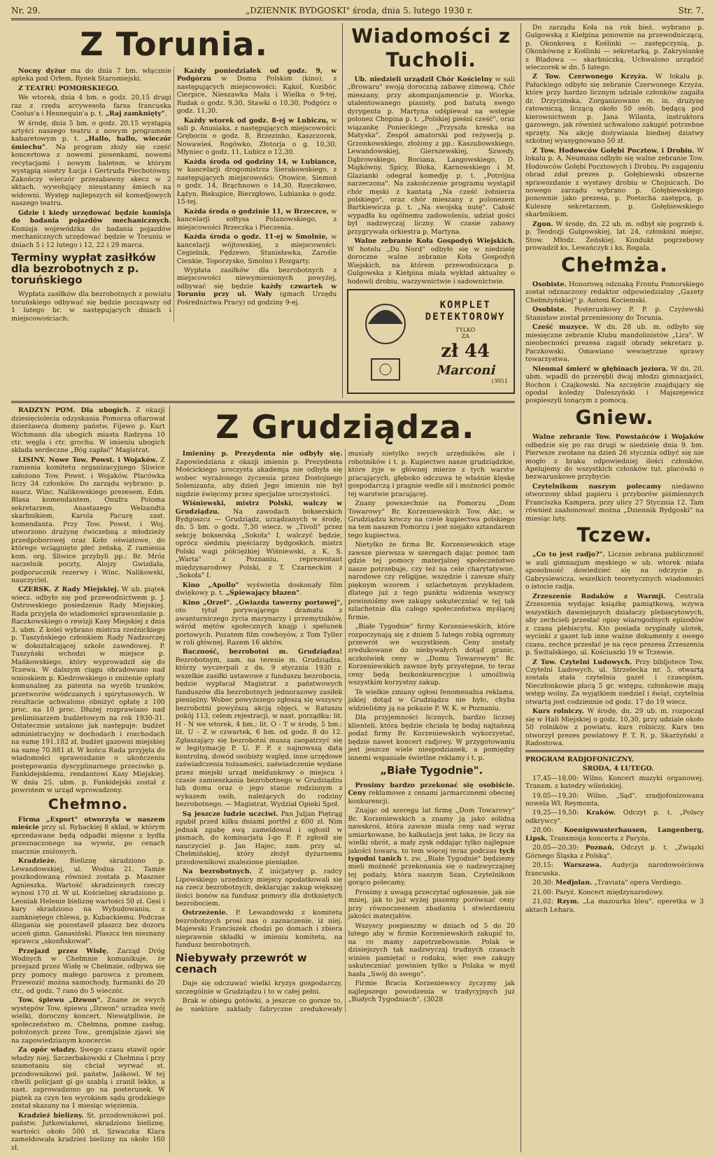Nr. 29. „DZIENNIK BYDGOSKI" środa, dnia 5. lutego 1930 r. Str. 7.
Z Torunia.
Nocny dyżur ma do dnia 7 bm. włącznie apteka pod Orłem, Rynek Staromiejski.
Z TEATRU POMORSKIEGO.
We wtorek, dnia 4 bm. o godz. 20,15 drugi raz z rzędu arcywesoła farsa francuska Coolus'a i Hennequin'a p. t. „Raj zamknięty".
W środę, dnia 5 bm. o godz. 20,15 wystąpią artyści naszego teatru z nowym programem kabaretowym p. t. „Hallo, hallo, wieczór śmiechu". Na program złoży się część koncertowa z nowemi piosenkami, nowemi recytacjami i nowym baletem, w którym wystąpią siostry Łucja i Gertruda Piechotówny. Zakończy wieczór przezabawny skecz w 2 aktach, wywołujący nieustanny śmiech na widowni. Występ najlepszych sił komedjowych naszego teatru.
Gdzie i kiedy urzędować będzie komisja do badania pojazdów mechanicznych. Komisja wojewódzka do badania pojazdów mechanicznych urzędować będzie w Toruniu w dniach 5 i 12 lutego i 12, 22 i 29 marca.
Terminy wypłat zasiłków dla bezrobotnych z p. toruńskiego
Wypłata zasiłków dla bezrobotnych z powiatu toruńskiego odbywać się będzie począwszy od 1 lutego br. w następujących dniach i miejscowościach:
Każdy poniedziałek od godz. 9, w Podgórzu w Domu Polskim (kino), z następujących miejscowości: Kąkol, Kozibór, Cierpice, Nieszawka Mała i Wielka o 9-tej, Rudak o godz. 9,30, Stawki o 10,30, Podgórz o godz. 11,30.
Każdy wtorek od godz. 8-ej w Lubiczu, w sali p. Anusiaka, z następujących miejscowości: Grębocin o godz. 8, Brzezinko, Kaszczorek, Nowawieś, Rogówko, Złotorja o g. 10,30, Młyniec o godz. 11, Lubicz o 12,30.
Każda środa od godziny 14, w Lubiance, w kancelarji drogomistrza Sierakowskiego, z następujących miejscowości: Otowice, Siemoń o godz. 14, Brąchnowo o 14,30, Rzęczkowo, Łążyn, Biskupice, Bierzgłowo, Lubianka o godz. 15-tej.
Każda środa o godzinie 11, w Brzeczce, w kancelarji sołtysa Polanowskiego, z miejscowości Brzeczka i Pieczenia.
Każda środa o godz. 11-ej w Smolnie, w kancelarji wójtowskiej, z miejscowości: Cegielnik, Pędzewo, Stanisławka, Zarośle Cienkie, Toporzysko, Smolno i Rozgarty.
Wypłata zasiłków dla bezrobotnych z miejscowości niewymienionych powyżej, odbywać się będzie każdy czwartek w Toruniu przy ul. Wały (gmach Urzędu Pośrednictwa Pracy) od godziny 9-ej.
Wiadomości z Tucholi.
Ub. niedzieli urządził Chór Kościelny w sali „Browaru" swoją doroczną zabawę zimową. Chór mieszany, przy akompanjamencie p. Wiorka, utalentowanego pianisty, pod batutą swego dyrygenta p. Martyna odśpiewał na wstępie polonez Chopina p. t. „Polskiej pieśni cześć", oraz wiązankę Ponieckiego „Przyszła kreska na Matyska". Zespół amatorski pod reżyserją p. Grzonkowskiego, złożony z pp.: Kaszubowskiego, Lewandowskiej, Gierszewskiej, Szwedy, Dąbrowskiego, Bociana, Langowskiego, D. Majkówny, Spicy, Bloka, Karnowskiego i M. Glazianki odegrał komedję p. t. „Potrójna narzeczona". Na zakończenie programu wystąpił chór męski z kantatą „Na cześć żołnierza polskiego", oraz chór mieszany z polonezem Bartkiewicza p. t. „Na swojską nutę". Całość wypadła ku ogólnemu zadowoleniu, udział gości był nadzwyczaj liczny. W czasie zabawy przygrywała orkiestra p. Martyna.
Walne zebranie Koła Gospodyń Wiejskich. W hotelu „Du Nord" odbyło się w niedzielę doroczne walne zebranie Koła Gospodyń Wiejskich, na którem przewodnicząca p. Gulgowska z Kiełpina miała wykład aktualny o hodowli drobiu, warzywnictwie i sadownictwie.
KOMPLET
DETEKTOROWY
TYLKO
ZA
zł 44
Marconi
(3051
RADZYN POM. Dla ubogich. Z okazji dziesięciolecia odzyskania Pomorza ofiarował dzierżawca domeny państw. Fijewo p. Kurt Wichmann dla ubogich miasta Radzyna 10 ctr. węgla i ctr. grochu. W imieniu ubogich składa serdeczne „Bóg zapłać" Magistrat.
LISINY. Nowe Tow. Powst. i Wojaków. Z ramienia komitetu organizacyjnego Śliwice założono Tow. Powst. i Wojaków. Placówka liczy 34 członków. Do zarządu wybrano: p. naucz. Winc. Nalikowskiego prezesem, Edm. Blasa komendantem, Onufra Poloma sekretarzem, Anastazego Welzandta skarbnikiem, Karola Pacurę zast. komendanta. Przy Tow. Powst. i Woj. utworzono drużynę ćwiczebną z młodzieży przedpoborowej oraz Koło oświatowe, do którego wciągnięto płeć żeńską. Z ramienia kom. org. Śliwice przybyli pp.: Br. Mróz naczelnik poczty, Alojzy Gwizdała, podporucznik rezerwy i Winc. Nalikowski, nauczyciel.
CZERSK. Z Rady Miejskiej. W ub. piątek wiecz. odbyło się pod przewodnictwem p. J. Ostrowskiego posiedzenie Rady Miejskiej. Rada przyjęła do wiadomości sprawozdanie p. Raczkowskiego o rewizji Kasy Miejskiej z dnia 3. ubm. Z kolei wybrano mistrza rzeźnickiego p. Tuszyńskiego członkiem Rady Nadzorczej w dokształcającej szkole zawodowej. P. Tuszyński wchodzi w miejsce p. Mańkowskiego, który wyprowadził się do Tczewa. W dalszym ciągu obradowano nad wnioskiem p. Kiedrowskiego o zniżenie opłaty komunalnej za patenta na wyrób trunków, przetworów wódczanych i spirytusowych. W rezultacie uchwalono obniżyć opłatę z 100 proc. na 10 proc. Dłużej rozprawiano nad preliminarzem budżetowym na rok 1930-31. Ostatecznie ustalono jak następuje: budżet administracyjny w dochodach i rozchodach na sumę 191.182 zł, budżet gazowni miejskiej na sumę 70.881 zł. W końcu Rada przyjęła do wiadomości sprawozdanie o ukończeniu postępowania dyscyplinarnego przeciwko p. Fankidejskiemu, rendantowi Kasy Miejskiej. W dniu 25. ubm. p. Fankidejski został z powrotem w urząd wprowadzony.
Chełmno.
Firma „Export" otworzyła w naszem mieście przy ul. Rybackiej 8 skład, w którym sprzedawane będą odpadki mięsne z bydła przeznaczonego na wywóz, po cenach znacznie zniżonych.
Kradzieże. Bieliznę skradziono p. Lewandowskiej, ul. Wodna 21. Tamże poszkodowaną również została p. Maszner Agnieszka. Wartość skradzionych rzeczy wynosi 170 zł. W ul. Kościelnej skradziono p. Leoniak Helenie bieliznę wartości 50 zł. Gęsi i kury skradziono na Wybudowaniu, z zamkniętego chlewa, p. Kubackiemu. Podczas ślizgania się pozostawił płaszcz bez dozoru uczeń gimn. Ganasiński. Płaszcz ten nieznany sprawca „skonfiskował".
Przejazd przez Wisłę. Zarząd Dróg Wodnych w Chełmnie komunikuje, że przejazd przez Wisłę w Chełmnie, odbywa się przy pomocy małego parowca z promem. Przewozić można samochody, furmanki do 20 ctr., od godz. 7 rano do 5 wieczór.
Tow. śpiewu „Dzwon". Znane ze swych występów Tow. śpiewu „Dzwon" urządza swój wielki, doroczny koncert. Niewątpliwie, że społeczeństwo m. Chełmna, pomne zasług, położonych przez Tow., gremjalnie zjawi się na zapowiedzianym koncercie.
Za opór władzy. Swego czasu stawił opór władzy niej. Szczerbakowski z Chełmna i przy szamotaniu się chciał wyrwać st. przodownikowi pol. państw. Jaśkowi. W tej chwili policjant gi go szablą i zranił lekko, a nast. zaprowadzono go na posterunek. W piątek za czyn ten wyrokiem sądu grodzkiego został skazany na 1 miesiąc więzienia.
Kradzież bielizny. St. przodownikowi pol. państw. Jutkowiakowi, skradziono bieliznę, wartości około 500 zł. Szwaczka Klara zameldowała kradzież bielizny na około 160 zł.
Z Grudziądza.
Imieniny p. Prezydenta nie odbyły się. Zapowiedziana z okazji imienin p. Prezydenta Mościckiego uroczysta akademja nie odbyła się wobec wyrażonego życzenia przez Dostojnego Solenizanta, aby dzień Jego imienin nie był nigdzie święcony przez specjalne uroczystości.
Wiśniewski, mistrz Polski, walczy w Grudziądzu. Na zawodach bokserskich Bydgoszcz — Grudziądz, urządzanych w środę, dn. 5 bm. o godz. 7,30 wiecz. w „Tivoli" przez sekcję bokserską „Sokoła" I, walczyć będzie, oprócz siedmiu pięściarzy bydgoskich, mistrz Polski wagi półciężkiej Wiśniewski, z K. S. „Warta" z Poznaniu, reprezentant międzynarodowy Polski, z T. Czarneckim z „Sokoła" I.
Kino „Apollo" wyświetla doskonały film dwiękowy p. t. „Śpiewający błazen".
Kino „Orzeł". „Gwiazda tawerny portowej", oto tytuł porywającego dramatu z awanturniczego życia marynarzy i przemytników, wśród mętów społecznych knajp i spelunek portowych. Pozatem film cowboyów, z Tom Tyller w roli głównej. Razem 16 aktów.
Baczność, bezrobotni m. Grudziądza! Bezrobotnym, zam. na terenie m. Grudziądza, którzy wyczerpali z dn. 9 stycznia 1930 r. wszelkie zasiłki ustawowe z funduszu bezrobocia, będzie wypłacał Magistrat z państwowych funduszów dla bezrobotnych jednorazowy zasiłek pieniężny. Wobec powyższego zgłoszą się wszyscy bezrobotni powyższą akcją objęci, w Ratuszu pokój 113, celem rejestracji, w nast. porządku: lit. H - N we wtorek, 4 bm.; lit. O - T w środę, 5 bm.; lit. U - Z w czwartek, 6 bm. od godz. 8 do 12. Zgłaszający się bezrobotni muszą zaopatrzyć się w legitymację P. U. P. P. z najnowszą datą kontrolną, dowód osobisty względ. inne urzędowe zaświadczenia tożsamości, zaświadczenie wydane przez miejski urząd meldunkowy o miejscu i czasie zamieszkania bezrobotnego w Grudziądzu lub domu oraz o jego stanie rodzinnym z wykazem osób, należących do rodziny bezrobotnego. — Magistrat, Wydział Opieki Społ.
Są jeszcze ludzie uczciwi. Pan Juljan Piętrąg zgubił przed kilku dniami portfel z 600 zł. Nim jednak zgubę swą zameldował i ogłosił w pismach, do komisarjatu I-go P. P. zgłosił się nauczyciel p. Jan Hajec, zam. przy ul. Chełmińskiej, który złożył dyżurnemu przodownikowi znalezione pieniądze.
Na bezrobotnych. Z inicjatywy p. radcy Lipowskiego urzędnicy miejscy opodatkowali się na rzecz bezrobotnych, deklarując zakup większej ilości bonów na fundusz pomocy dla dotkniętych bezrobociem.
Ostrzeżenie. P. Lewandowski z komitetu bezrobotnych prosi nas o zaznaczenie, iż niej. Majewski Franciszek chodzi po domach i zbiera nieprawnie składki w imieniu komitetu, na fundusz bezrobotnych.
Niebywały przewrót w cenach
Daje się odczuwać wielki kryzys gospodarczy, szczególnie w Grudziądzu i to w całej pełni.
Brak w obiegu gotówki, a jeszcze co gorsze to, że niektóre zakłady fabryczne zredukowały musiały nietylko swych urzędników, ale i robotników i t. p. Kupiectwo nasze grudziądzkie, które żyje w głównej mierze z tych warstw pracujących, głęboko odczuwa tę właśnie klęskę gospodarczą i pragnie wedle sił i możności pomóc tej warstwie pracującej.
Znany powszechnie na Pomorzu „Dom Towarowy" Br. Korzeniewskich Tow. Akc. w Grudziądzu kroczy na czele kupiectwa polskiego na tem naszem Pomorzu i jest niejako sztandarem tego kupiectwa.
Nietylko że firma Br. Korzeniewskich staje zawsze pierwsza w szeregach dając pomoc tam gdzie tej pomocy materjalnej społeczeństwo nasze potrzebuje, czy też na cele charytatywne, narodowe czy religijne, wszędzie i zawsze służy pięknym wzorem i szlachetnym przykładem, dlatego już z tego punktu widzenia wszyscy powinniśmy swe zakupy uskuteczniać w tej tak szlachetnie dla całego społeczeństwa myślącej firmie.
„Białe Tygodnie" firmy Korzeniewskich, które rozpoczynają się z dniem 5 lutego robią ogromny przewrót we wszystkiem. Ceny zostały zredukowane do niebywałych dotąd granic, aczkolwiek ceny w „Domu Towarowym" Br. Korzeniewskich zawsze były przystępne, to teraz ceny będą bezkonkurencyjne i umożliwią wszystkim korzystny zakup.
Te wielkie zmiany ogłosi fenomenalna reklama, jakiej dotąd w Grudziądzu nie było, chyba widzieliśmy ją na pokazie P. W. K. w Poznaniu.
Dla przyjemności licznych, bardzo licznej klienteli, która będzie chciała tę bodaj najtańszą podaż firmy Br. Korzeniewskich wykorzystać, będzie nawet koncert radjowy. W przygotowaniu jest jeszcze wiele niespodzianek, a pomiędzy innemi wspaniałe świetlne reklamy i t. p.
„Białe Tygodnie".
Prosimy bardzo przekonać się osobiście. Ceny reklamowe z cenami jarmarcznemi obecnej konkurencji.
Znając od szeregu lat firmę „Dom Towarowy" Br. Korzeniewskich a znamy ją jako solidną nawskroś, która zawsze miała ceny nad wyraz umiarkowane, bo kalkulacja jest taka, że liczy na wielki obrót, a mały zysk oddając tylko najlepsze jakości towaru, to tem więcej teraz podczas tych tygodni tanich t. zw. „Białe Tygodnie" będziemy mieli możność przekonania się o nadzwyczajnej tej podaży, która naszym Szan. Czytelnikom gorąco polecamy.
Prosimy z uwagą przeczytać ogłoszenie, jak nie mniej, jak to już wyżej piszemy porównać ceny przy równoczesnem zbadaniu i stwierdzeniu jakości materjałów.
Wszyscy pospieszmy w dniach od 5 do 20 lutego aby w firmie Korzeniewskich zakupić to, na co mamy zapotrzebowanie. Polak w dzisiejszych tak nadzwyczaj trudnych czasach winien pamiętać o rodaku, więc swe zakupy uskuteczniać powinien tylko u Polaka w myśl hasła „Swój do swego".
Firmie Bracia Korzeniewscy życzymy jak najlepszego powodzenia w tradycyjnych już „Białych Tygodniach". (3028
Do zarządu Koła na rok bież. wybrano p. Gulgowską z Kiełpina ponownie na przewodniczącą, p. Okonkową z Koślinki — zastępczynią, p. Okonkównę z Koślinki — sekretarką, p. Zakrysiankę z Bladowa — skarbniczką. Uchwalono urządzić wieczorek w dn. 5 lutego.
Z Tow. Czerwonego Krzyża. W lokalu p. Pałuckiego odbyło się zebranie Czerwonego Krzyża, które przy bardzo licznym udziale członków zagaiła dr. Drzycimska. Zorganizowano m. in. drużynę ratowniczą, liczącą około 50 osób, będącą pod kierownictwem p. Jana Wilanta, instruktora gazowego, jak również uchwalono zakupić potrzebne sprzęty. Na akcję dożywiania biednej dziatwy szkolnej wyasygnowano 50 zł.
Z Tow. Hodowców Gołębi Pocztow. i Drobiu. W lokalu p. A. Neumana odbyło się walne zebranie Tow. Hodowców Gołębi Pocztowych i Drobiu. Po zagajeniu obrad zdał prezes p. Gołębiewski obszerne sprawozdanie z wystawy drobiu w Chojnicach. Do nowego zarządu wybrano p. Gołębiewskiego ponownie jako prezesa, p. Poetscha zastępcą, p. Kuleszę sekretarzem, p. Gołębiewskiego skarbnikiem.
Zgon. W środę, dn. 22 ub. m. odbył się pogrzeb ś. p. Teodozji Gulgowskiej, lat 24, członkini miejsc. Stow. Młodz. Żeńskiej. Kondukt pogrzebowy prowadził ks. Lewańczyk i ks. Rogala.
Chełmża.
Osobiste. Honorową odznaką Frontu Pomorskiego został odznaczony redaktor odpowiedzialny „Gazety Chełmżyńskiej" p. Antoni Kociemski.
Osobiste. Posterunkowy P. P. p. Czyżewski Stanisław został przeniesiony do Torunia.
Cześć muzyce. W dn. 28 ub. m. odbyło się miesięczne zebranie Klubu mandolinistów „Lira". W nieobecności prezesa zagaił obrady sekretarz p. Paczkowski. Omawiano wewnętrzne sprawy towarzystwa.
Nieomal śmierć w głębinach jeziora. W dn. 20. ubm. wpadli do przerębli dwaj młodzi gimnazjaści, Rochon i Czajkowski. Na szczęście znajdujący się opodal koledzy Daleszyński i Majszejewicz pospieszyli tonącym z pomocą.
Gniew.
Walne zebranie Tow. Powstańców i Wojaków odbędzie się po raz drugi w niedzielę dnia 9. bm. Pierwsze zwołane na dzień 26 stycznia odbyć się nie mogło z braku odpowiedniej ilości członków. Apelujemy do wszystkich członków tut. placówki o bezwarunkowe przybycie.
Czytelnikom naszym polecamy niedawno otworzony skład papieru i przyborów piśmiennych Franciszka Kampera, przy ulicy 27 Stycznia 12. Tam również zaabonować można „Dziennik Bydgoski" na miesiąc luty.
Tczew.
„Co to jest radjo?". Licznie zebrana publiczność w auli gimnazjum męskiego w ub. wtorek miała sposobność dowiedzieć się na odczycie p. Gabrysiewicza, wszelkich teoretycznych wiadomości o istocie radja.
Zrzeszenie Rodaków z Warmji. Centrala Zrzeszenia wydając książkę pamiątkową, wzywa wszystkich dawniejszych działaczy plebiscytowych, aby zechcieli przesłać opisy wiarogodnych epizodów z czasu plebiscytu. Kto posiada oryginały ulotek, wycinki z gazet lub inne ważne dokumenty z owego czasu, zechce przesłać je na ręce prezesa Zrzeszenia p. Świtalskiego, ul. Kościuszki 19 w Tczewie.
Z Tow. Czytelni Ludowych. Przy bibljotece Tow. Czytelni Ludowych, ul. Strzelecka nr. 5, otwartą została stała czytelnia gazet i czasopism. Nieczłonkowie płacą 5 gr. wstępu, członkowie mają wstęp wolny. Za wyjątkiem niedziel i świąt, czytelnia otwartą jest codziennie od godz. 17 do 19 wiecz.
Kurs rolniczy. W środę, dn. 29 ub. m. rozpoczął się w Hali Miejskiej o godz. 10,30, przy udziale około 50 rolników z powiatu, kurs rolniczy. Kurs ten otworzył prezes powiatowy P. T. R. p. Skarżyński z Radostowa.
PROGRAM RADJOFONICZNY.
ŚRODA, 4 LUTEGO.
17,45—18,00: Wilno. Koncert muzyki organowej. Transm. z katedry wileńskiej.
19,05—19,30: Wilno. „Sąd", zradjofonizowana nowela Wł. Reymonta.
19,25—19,50: Kraków. Odczyt p. t. „Polscy odkrywcy".
20,00: Koenigswusterhausen, Langenberg, Lipsk. Transmisja koncertu z Paryża.
20,05—20,30: Poznań. Odczyt p. t. „Związki Górnego Śląska z Polską".
20,15: Warszawa. Audycja narodowościowa francuska.
20,30: Medjolan. „Traviata" opera Verdiego.
21,00: Paryż. Koncert międzynarodowy.
21,02: Rzym. „La mazourka bleu", operetka w 3 aktach Lehara.